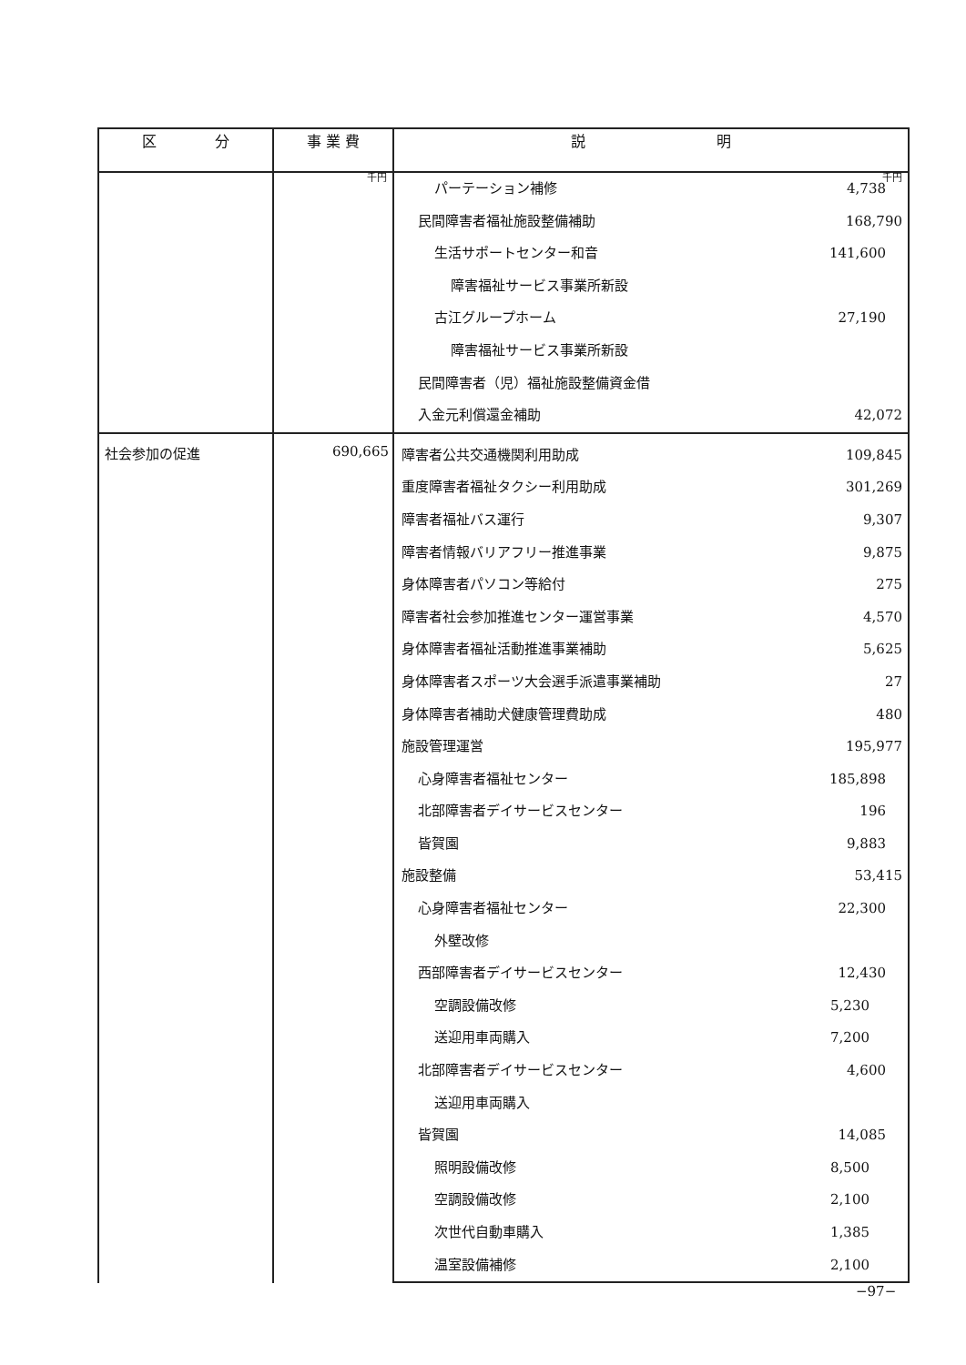| 区 分 | 事 業 費 | 説 明 |
| --- | --- | --- |
| | 千円 | 千円 パーテーション補修 4,738 民間障害者福祉施設整備補助 168,790 生活サポートセンター和音 141,600 障害福祉サービス事業所新設 古江グループホーム 27,190 障害福祉サービス事業所新設 民間障害者（児）福祉施設整備資金借 入金元利償還金補助 42,072 |
| 社会参加の促進 | 690,665 | 障害者公共交通機関利用助成 109,845 重度障害者福祉タクシー利用助成 301,269 障害者福祉バス運行 9,307 障害者情報バリアフリー推進事業 9,875 身体障害者パソコン等給付 275 障害者社会参加推進センター運営事業 4,570 身体障害者福祉活動推進事業補助 5,625 身体障害者スポーツ大会選手派遣事業補助 27 身体障害者補助犬健康管理費助成 480 施設管理運営 195,977 心身障害者福祉センター 185,898 北部障害者デイサービスセンター 196 皆賀園 9,883 施設整備 53,415 心身障害者福祉センター 22,300 外壁改修 西部障害者デイサービスセンター 12,430 空調設備改修 5,230 送迎用車両購入 7,200 北部障害者デイサービスセンター 4,600 送迎用車両購入 皆賀園 14,085 照明設備改修 8,500 空調設備改修 2,100 次世代自動車購入 1,385 温室設備補修 2,100 |
−97−